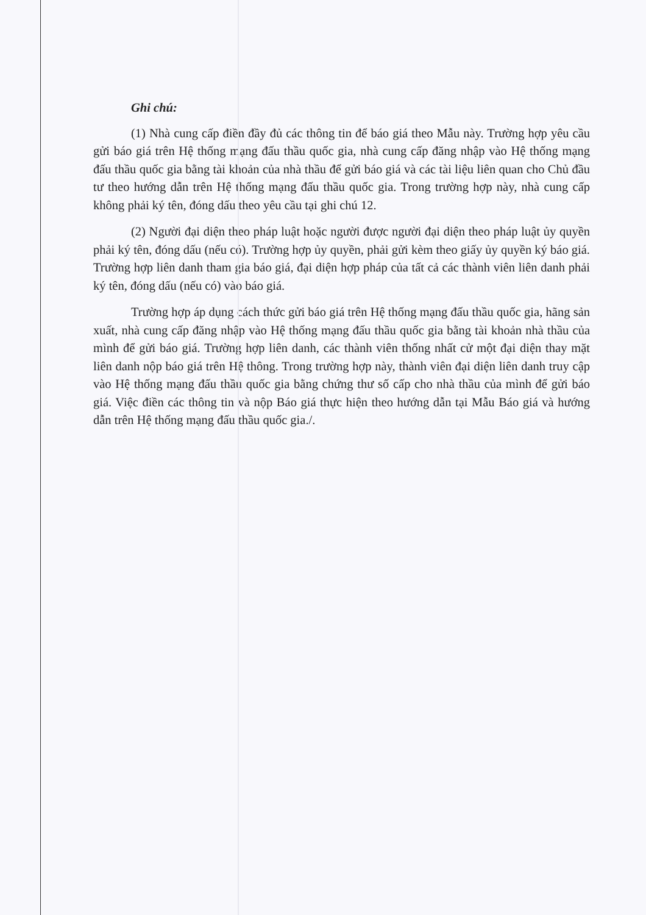Ghi chú:
(1) Nhà cung cấp điền đầy đủ các thông tin để báo giá theo Mẫu này. Trường hợp yêu cầu gửi báo giá trên Hệ thống mạng đấu thầu quốc gia, nhà cung cấp đăng nhập vào Hệ thống mạng đấu thầu quốc gia bằng tài khoản của nhà thầu để gửi báo giá và các tài liệu liên quan cho Chủ đầu tư theo hướng dẫn trên Hệ thống mạng đấu thầu quốc gia. Trong trường hợp này, nhà cung cấp không phải ký tên, đóng dấu theo yêu cầu tại ghi chú 12.
(2) Người đại diện theo pháp luật hoặc người được người đại diện theo pháp luật ủy quyền phải ký tên, đóng dấu (nếu có). Trường hợp ủy quyền, phải gửi kèm theo giấy ủy quyền ký báo giá. Trường hợp liên danh tham gia báo giá, đại diện hợp pháp của tất cả các thành viên liên danh phải ký tên, đóng dấu (nếu có) vào báo giá.
Trường hợp áp dụng cách thức gửi báo giá trên Hệ thống mạng đấu thầu quốc gia, hãng sản xuất, nhà cung cấp đăng nhập vào Hệ thống mạng đấu thầu quốc gia bằng tài khoản nhà thầu của mình để gửi báo giá. Trường hợp liên danh, các thành viên thống nhất cử một đại diện thay mặt liên danh nộp báo giá trên Hệ thông. Trong trường hợp này, thành viên đại diện liên danh truy cập vào Hệ thống mạng đấu thầu quốc gia bằng chứng thư số cấp cho nhà thầu của mình để gửi báo giá. Việc điền các thông tin và nộp Báo giá thực hiện theo hướng dẫn tại Mẫu Báo giá và hướng dẫn trên Hệ thống mạng đấu thầu quốc gia./.